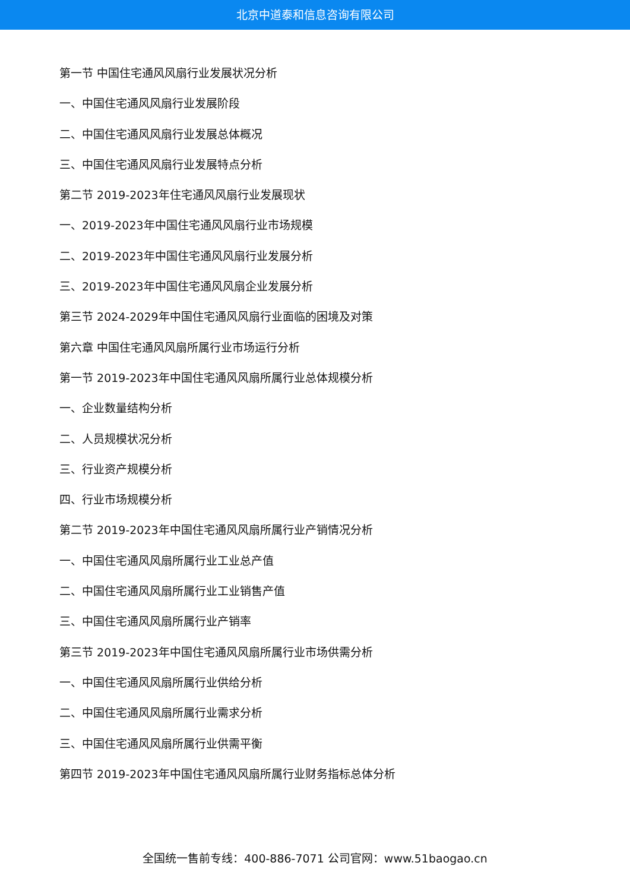北京中道泰和信息咨询有限公司
第一节 中国住宅通风风扇行业发展状况分析
一、中国住宅通风风扇行业发展阶段
二、中国住宅通风风扇行业发展总体概况
三、中国住宅通风风扇行业发展特点分析
第二节 2019-2023年住宅通风风扇行业发展现状
一、2019-2023年中国住宅通风风扇行业市场规模
二、2019-2023年中国住宅通风风扇行业发展分析
三、2019-2023年中国住宅通风风扇企业发展分析
第三节 2024-2029年中国住宅通风风扇行业面临的困境及对策
第六章 中国住宅通风风扇所属行业市场运行分析
第一节 2019-2023年中国住宅通风风扇所属行业总体规模分析
一、企业数量结构分析
二、人员规模状况分析
三、行业资产规模分析
四、行业市场规模分析
第二节 2019-2023年中国住宅通风风扇所属行业产销情况分析
一、中国住宅通风风扇所属行业工业总产值
二、中国住宅通风风扇所属行业工业销售产值
三、中国住宅通风风扇所属行业产销率
第三节 2019-2023年中国住宅通风风扇所属行业市场供需分析
一、中国住宅通风风扇所属行业供给分析
二、中国住宅通风风扇所属行业需求分析
三、中国住宅通风风扇所属行业供需平衡
第四节 2019-2023年中国住宅通风风扇所属行业财务指标总体分析
全国统一售前专线：400-886-7071 公司官网：www.51baogao.cn